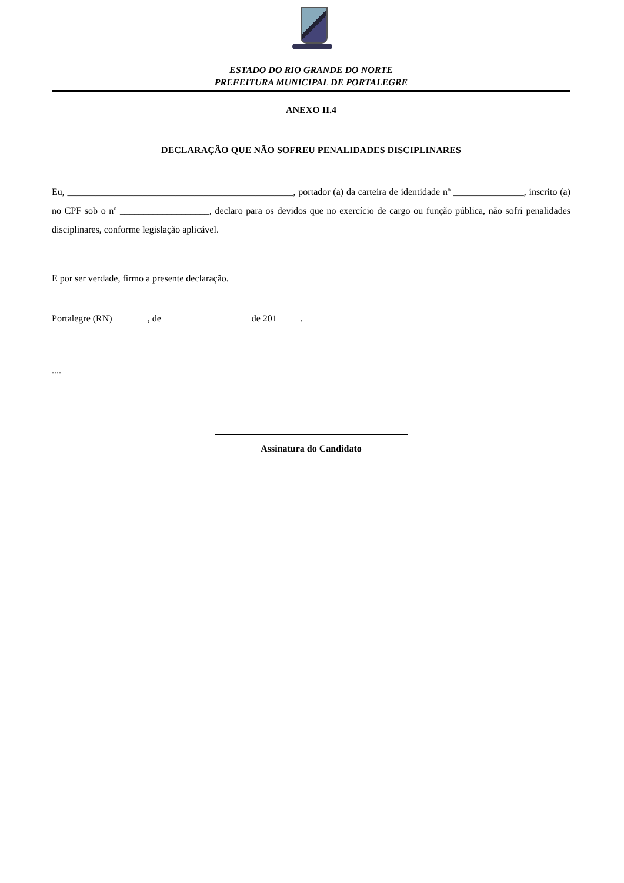ESTADO DO RIO GRANDE DO NORTE
PREFEITURA MUNICIPAL DE PORTALEGRE
ANEXO II.4
DECLARAÇÃO QUE NÃO SOFREU PENALIDADES DISCIPLINARES
Eu, ________________________________________________, portador (a) da carteira de identidade nº _______________, inscrito (a) no CPF sob o nº ___________________, declaro para os devidos que no exercício de cargo ou função pública, não sofri penalidades disciplinares, conforme legislação aplicável.
E por ser verdade, firmo a presente declaração.
Portalegre (RN) , de de 201 .
....
Assinatura do Candidato